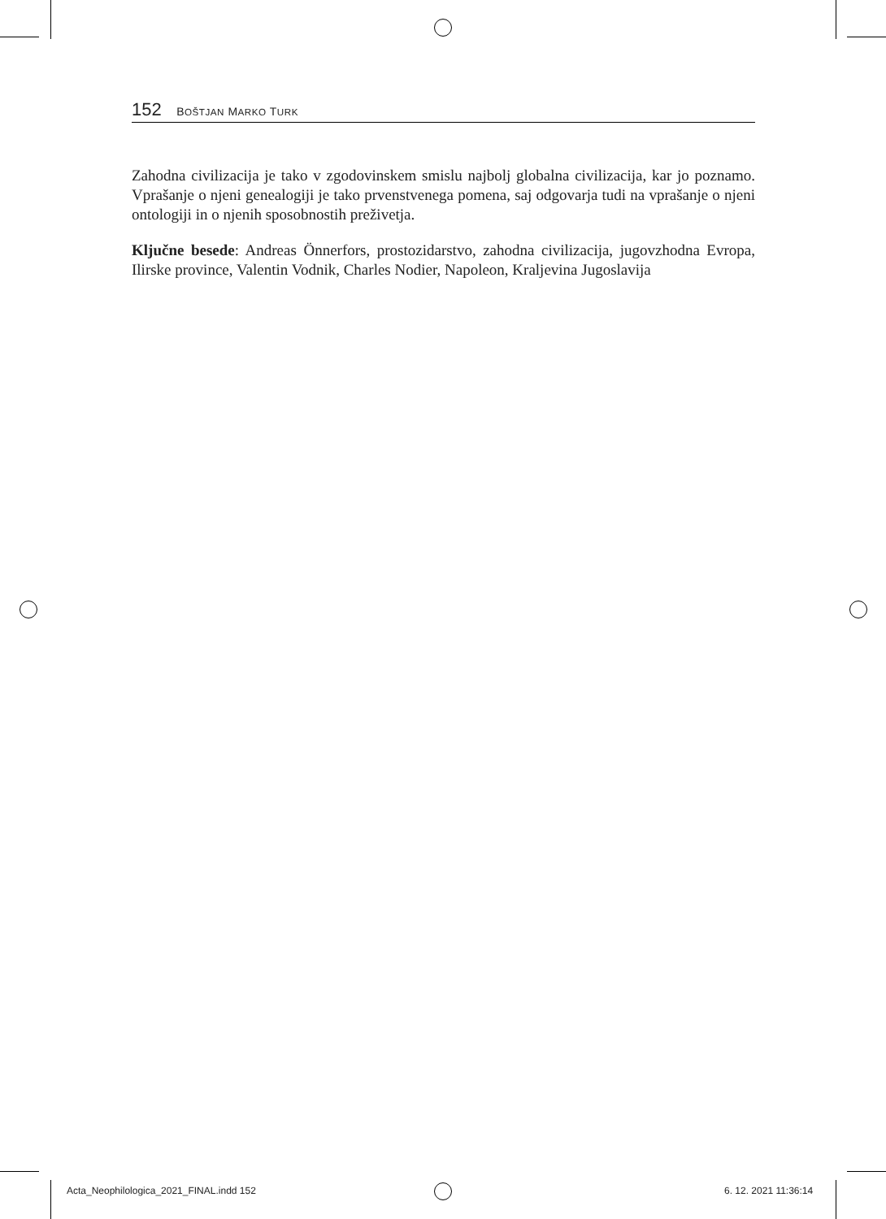152 BOŠTJAN MARKO TURK
Zahodna civilizacija je tako v zgodovinskem smislu najbolj globalna civilizacija, kar jo poznamo. Vprašanje o njeni genealogiji je tako prvenstvenega pomena, saj odgovarja tudi na vprašanje o njeni ontologiji in o njenih sposobnostih preživetja.
Ključne besede: Andreas Önnerfors, prostozidarstvo, zahodna civilizacija, jugovzhodna Evropa, Ilirske province, Valentin Vodnik, Charles Nodier, Napoleon, Kraljevina Jugoslavija
Acta_Neophilologica_2021_FINAL.indd 152
6. 12. 2021 11:36:14